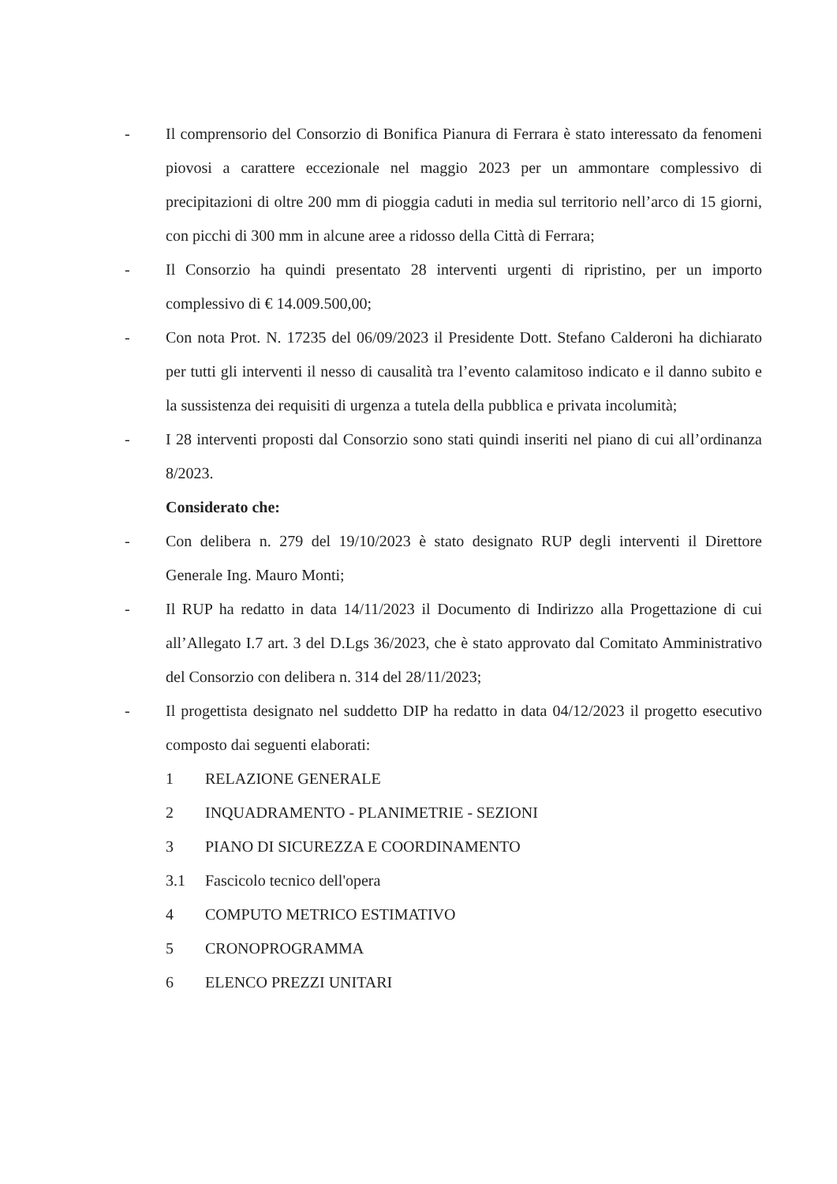- Il comprensorio del Consorzio di Bonifica Pianura di Ferrara è stato interessato da fenomeni piovosi a carattere eccezionale nel maggio 2023 per un ammontare complessivo di precipitazioni di oltre 200 mm di pioggia caduti in media sul territorio nell’arco di 15 giorni, con picchi di 300 mm in alcune aree a ridosso della Città di Ferrara;
- Il Consorzio ha quindi presentato 28 interventi urgenti di ripristino, per un importo complessivo di € 14.009.500,00;
- Con nota Prot. N. 17235 del 06/09/2023 il Presidente Dott. Stefano Calderoni ha dichiarato per tutti gli interventi il nesso di causalità tra l’evento calamitoso indicato e il danno subito e la sussistenza dei requisiti di urgenza a tutela della pubblica e privata incolumità;
- I 28 interventi proposti dal Consorzio sono stati quindi inseriti nel piano di cui all’ordinanza 8/2023.
Considerato che:
- Con delibera n. 279 del 19/10/2023 è stato designato RUP degli interventi il Direttore Generale Ing. Mauro Monti;
- Il RUP ha redatto in data 14/11/2023 il Documento di Indirizzo alla Progettazione di cui all’Allegato I.7 art. 3 del D.Lgs 36/2023, che è stato approvato dal Comitato Amministrativo del Consorzio con delibera n. 314 del 28/11/2023;
- Il progettista designato nel suddetto DIP ha redatto in data 04/12/2023 il progetto esecutivo composto dai seguenti elaborati:
1 RELAZIONE GENERALE
2 INQUADRAMENTO - PLANIMETRIE - SEZIONI
3 PIANO DI SICUREZZA E COORDINAMENTO
3.1 Fascicolo tecnico dell'opera
4 COMPUTO METRICO ESTIMATIVO
5 CRONOPROGRAMMA
6 ELENCO PREZZI UNITARI